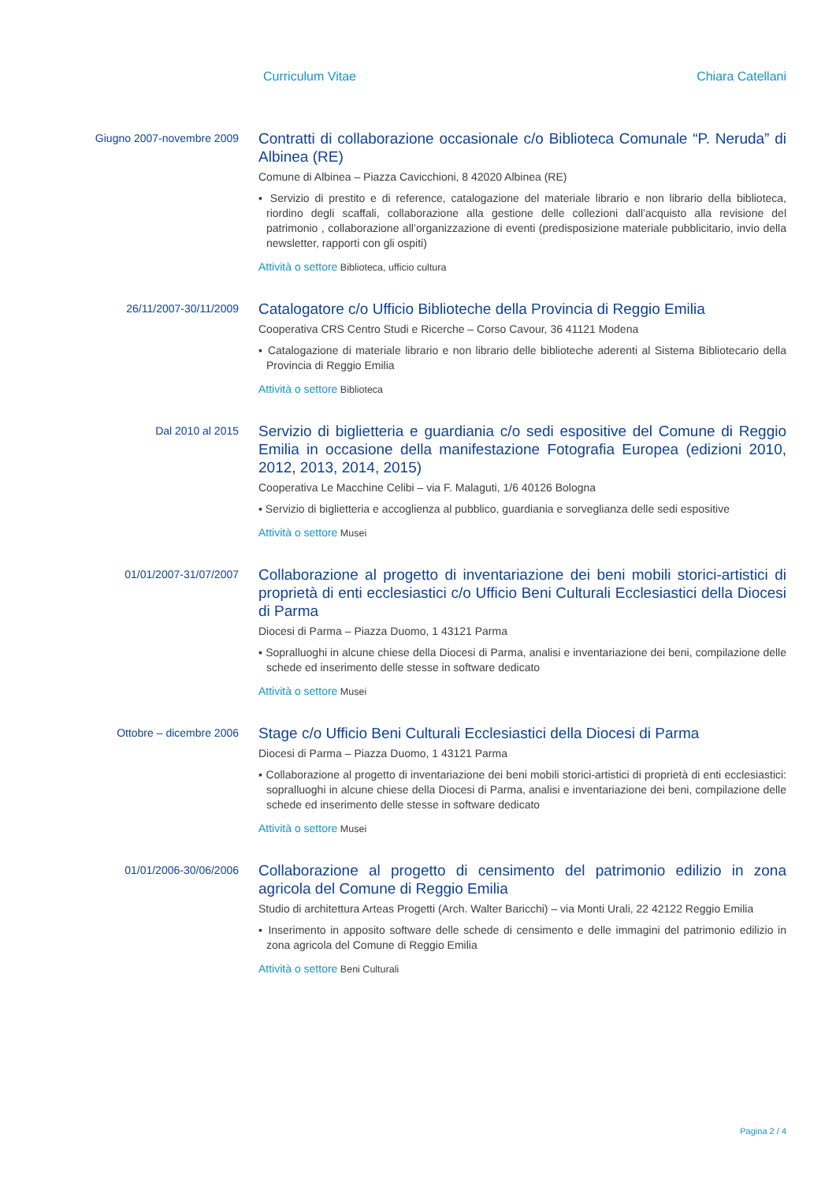Curriculum Vitae Chiara Catellani
Giugno 2007-novembre 2009
Contratti di collaborazione occasionale c/o Biblioteca Comunale “P. Neruda” di Albinea (RE)
Comune di Albinea – Piazza Cavicchioni, 8 42020 Albinea (RE)
▪ Servizio di prestito e di reference, catalogazione del materiale librario e non librario della biblioteca, riordino degli scaffali, collaborazione alla gestione delle collezioni dall’acquisto alla revisione del patrimonio , collaborazione all’organizzazione di eventi (predisposizione materiale pubblicitario, invio della newsletter, rapporti con gli ospiti)
Attività o settore Biblioteca, ufficio cultura
26/11/2007-30/11/2009
Catalogatore c/o Ufficio Biblioteche della Provincia di Reggio Emilia
Cooperativa CRS Centro Studi e Ricerche – Corso Cavour, 36 41121 Modena
▪ Catalogazione di materiale librario e non librario delle biblioteche aderenti al Sistema Bibliotecario della Provincia di Reggio Emilia
Attività o settore Biblioteca
Dal 2010 al 2015
Servizio di biglietteria e guardiania c/o sedi espositive del Comune di Reggio Emilia in occasione della manifestazione Fotografia Europea (edizioni 2010, 2012, 2013, 2014, 2015)
Cooperativa Le Macchine Celibi – via F. Malaguti, 1/6 40126 Bologna
▪ Servizio di biglietteria e accoglienza al pubblico, guardiania e sorveglianza delle sedi espositive
Attività o settore Musei
01/01/2007-31/07/2007
Collaborazione al progetto di inventariazione dei beni mobili storici-artistici di proprietà di enti ecclesiastici c/o Ufficio Beni Culturali Ecclesiastici della Diocesi di Parma
Diocesi di Parma – Piazza Duomo, 1 43121 Parma
▪ Sopralluoghi in alcune chiese della Diocesi di Parma, analisi e inventariazione dei beni, compilazione delle schede ed inserimento delle stesse in software dedicato
Attività o settore Musei
Ottobre – dicembre 2006
Stage c/o Ufficio Beni Culturali Ecclesiastici della Diocesi di Parma
Diocesi di Parma – Piazza Duomo, 1 43121 Parma
▪ Collaborazione al progetto di inventariazione dei beni mobili storici-artistici di proprietà di enti ecclesiastici: sopralluoghi in alcune chiese della Diocesi di Parma, analisi e inventariazione dei beni, compilazione delle schede ed inserimento delle stesse in software dedicato
Attività o settore Musei
01/01/2006-30/06/2006
Collaborazione al progetto di censimento del patrimonio edilizio in zona agricola del Comune di Reggio Emilia
Studio di architettura Arteas Progetti (Arch. Walter Baricchi) – via Monti Urali, 22 42122 Reggio Emilia
▪ Inserimento in apposito software delle schede di censimento e delle immagini del patrimonio edilizio in zona agricola del Comune di Reggio Emilia
Attività o settore Beni Culturali
Pagina 2 / 4